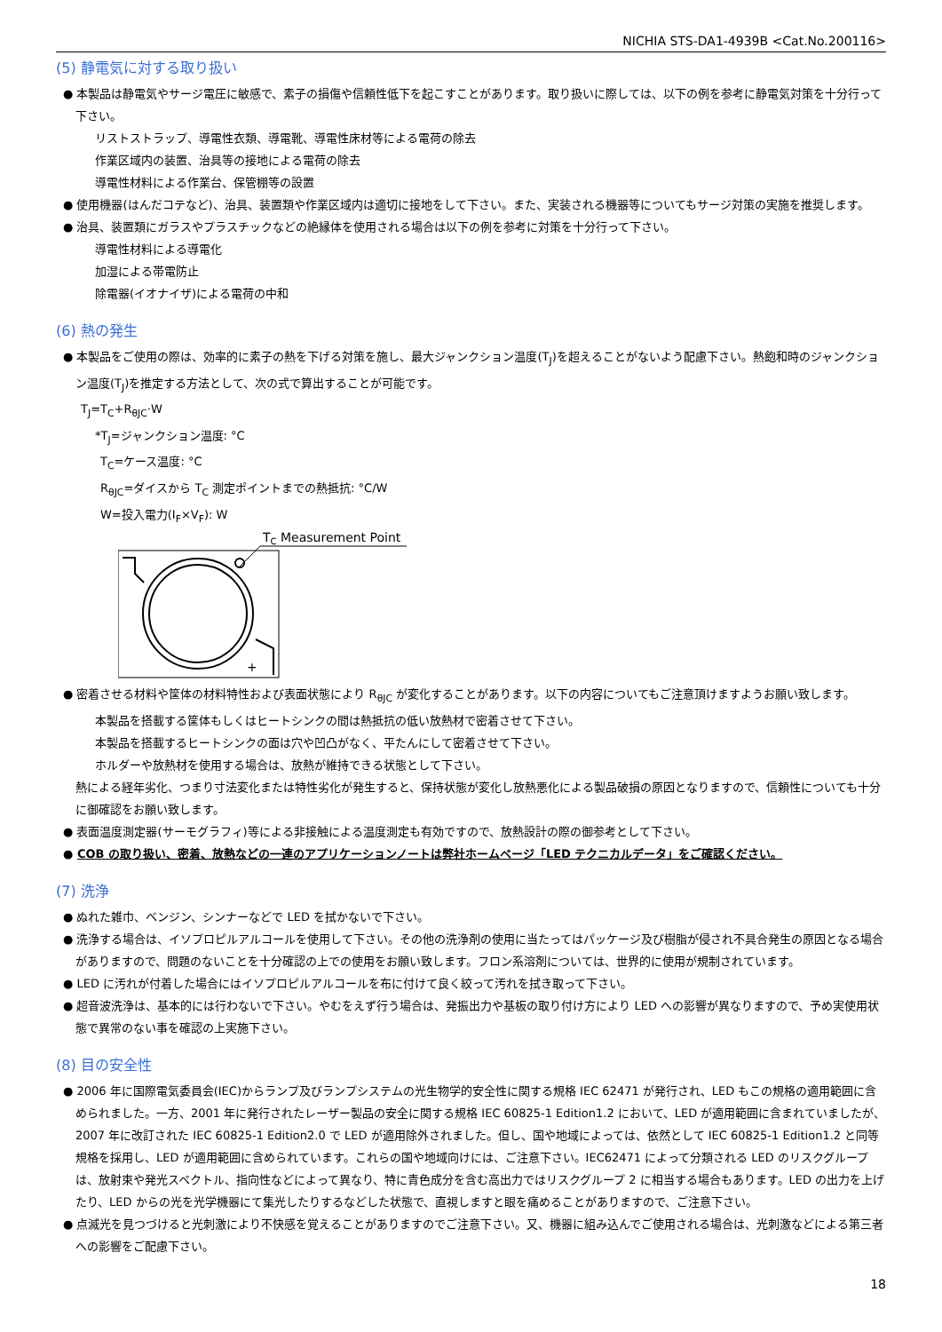NICHIA STS-DA1-4939B <Cat.No.200116>
(5) 静電気に対する取り扱い
● 本製品は静電気やサージ電圧に敏感で、素子の損傷や信頼性低下を起こすことがあります。取り扱いに際しては、以下の例を参考に静電気対策を十分行って下さい。
リストストラップ、導電性衣類、導電靴、導電性床材等による電荷の除去
作業区域内の装置、治具等の接地による電荷の除去
導電性材料による作業台、保管棚等の設置
● 使用機器(はんだコテなど)、治具、装置類や作業区域内は適切に接地をして下さい。また、実装される機器等についてもサージ対策の実施を推奨します。
● 治具、装置類にガラスやプラスチックなどの絶縁体を使用される場合は以下の例を参考に対策を十分行って下さい。
導電性材料による導電化
加湿による帯電防止
除電器(イオナイザ)による電荷の中和
(6) 熱の発生
● 本製品をご使用の際は、効率的に素子の熱を下げる対策を施し、最大ジャンクション温度(T<sub>J</sub>)を超えることがないよう配慮下さい。熱飽和時のジャンクション温度(T<sub>J</sub>)を推定する方法として、次の式で算出することが可能です。
T<sub>J</sub>=T<sub>C</sub>+R<sub>θJC</sub>·W
*T<sub>J</sub>=ジャンクション温度: °C
T<sub>C</sub>=ケース温度: °C
R<sub>θJC</sub>=ダイスから T<sub>C</sub> 測定ポイントまでの熱抵抗: °C/W
W=投入電力(I<sub>F</sub>×V<sub>F</sub>): W
TC Measurement Point
+
● 密着させる材料や筐体の材料特性および表面状態により R<sub>θJC</sub> が変化することがあります。以下の内容についてもご注意頂けますようお願い致します。
本製品を搭載する筐体もしくはヒートシンクの間は熱抵抗の低い放熱材で密着させて下さい。
本製品を搭載するヒートシンクの面は穴や凹凸がなく、平たんにして密着させて下さい。
ホルダーや放熱材を使用する場合は、放熱が維持できる状態として下さい。
熱による経年劣化、つまり寸法変化または特性劣化が発生すると、保持状態が変化し放熱悪化による製品破損の原因となりますので、信頼性についても十分に御確認をお願い致します。
● 表面温度測定器(サーモグラフィ)等による非接触による温度測定も有効ですので、放熱設計の際の御参考として下さい。
● COB の取り扱い、密着、放熱などの一連のアプリケーションノートは弊社ホームページ「LED テクニカルデータ」をご確認ください。
(7) 洗浄
● ぬれた雑巾、ベンジン、シンナーなどで LED を拭かないで下さい。
● 洗浄する場合は、イソプロピルアルコールを使用して下さい。その他の洗浄剤の使用に当たってはパッケージ及び樹脂が侵され不具合発生の原因となる場合がありますので、問題のないことを十分確認の上での使用をお願い致します。フロン系溶剤については、世界的に使用が規制されています。
● LED に汚れが付着した場合にはイソプロピルアルコールを布に付けて良く絞って汚れを拭き取って下さい。
● 超音波洗浄は、基本的には行わないで下さい。やむをえず行う場合は、発振出力や基板の取り付け方により LED への影響が異なりますので、予め実使用状態で異常のない事を確認の上実施下さい。
(8) 目の安全性
● 2006 年に国際電気委員会(IEC)からランプ及びランプシステムの光生物学的安全性に関する規格 IEC 62471 が発行され、LED もこの規格の適用範囲に含められました。一方、2001 年に発行されたレーザー製品の安全に関する規格 IEC 60825-1 Edition1.2 において、LED が適用範囲に含まれていましたが、2007 年に改訂された IEC 60825-1 Edition2.0 で LED が適用除外されました。但し、国や地域によっては、依然として IEC 60825-1 Edition1.2 と同等規格を採用し、LED が適用範囲に含められています。これらの国や地域向けには、ご注意下さい。IEC62471 によって分類される LED のリスクグループは、放射束や発光スペクトル、指向性などによって異なり、特に青色成分を含む高出力ではリスクグループ 2 に相当する場合もあります。LED の出力を上げたり、LED からの光を光学機器にて集光したりするなどした状態で、直視しますと眼を痛めることがありますので、ご注意下さい。
● 点滅光を見つづけると光刺激により不快感を覚えることがありますのでご注意下さい。又、機器に組み込んでご使用される場合は、光刺激などによる第三者への影響をご配慮下さい。
18